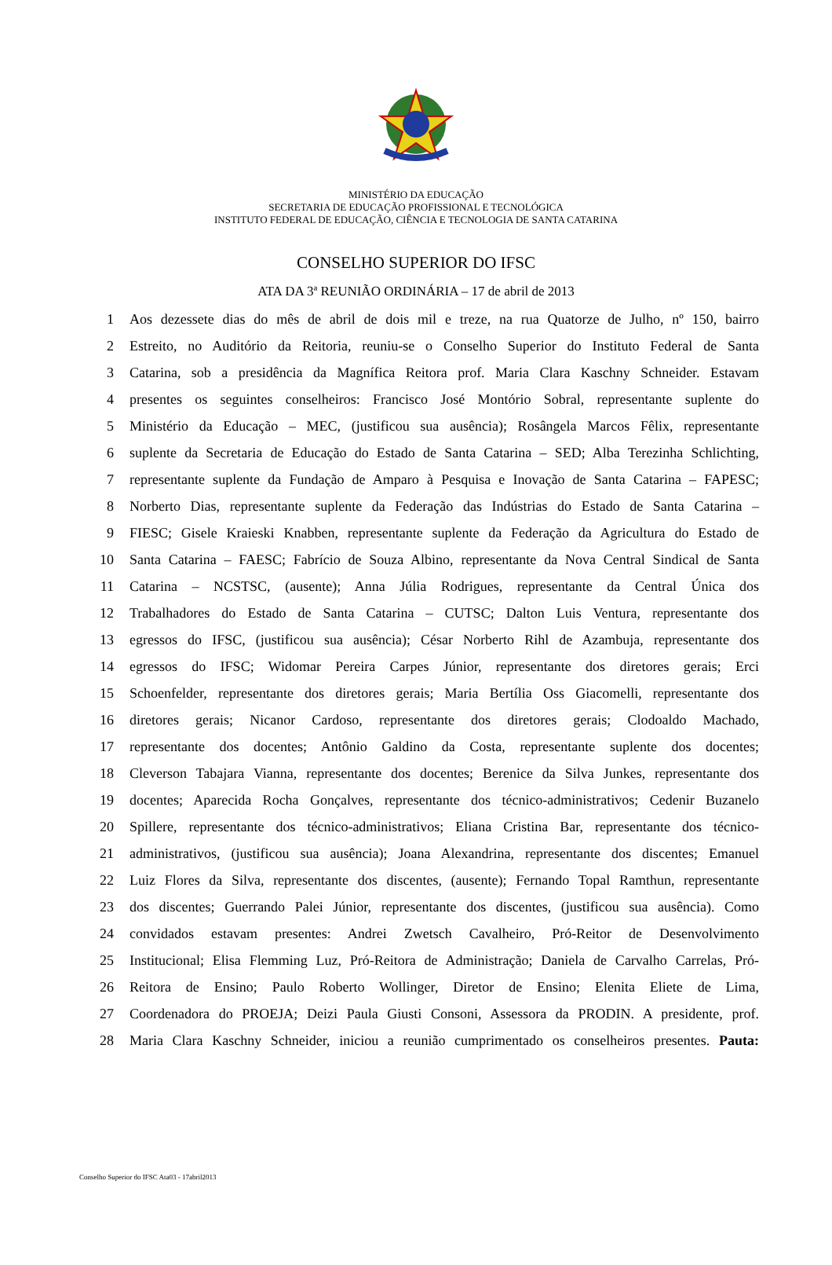MINISTÉRIO DA EDUCAÇÃO
SECRETARIA DE EDUCAÇÃO PROFISSIONAL E TECNOLÓGICA
INSTITUTO FEDERAL DE EDUCAÇÃO, CIÊNCIA E TECNOLOGIA DE SANTA CATARINA
CONSELHO SUPERIOR DO IFSC
ATA DA 3ª REUNIÃO ORDINÁRIA – 17 de abril de 2013
1 Aos dezessete dias do mês de abril de dois mil e treze, na rua Quatorze de Julho, nº 150, bairro
2 Estreito, no Auditório da Reitoria, reuniu-se o Conselho Superior do Instituto Federal de Santa
3 Catarina, sob a presidência da Magnífica Reitora prof. Maria Clara Kaschny Schneider. Estavam
4 presentes os seguintes conselheiros: Francisco José Montório Sobral, representante suplente do
5 Ministério da Educação – MEC, (justificou sua ausência); Rosângela Marcos Fêlix, representante
6 suplente da Secretaria de Educação do Estado de Santa Catarina – SED; Alba Terezinha Schlichting,
7 representante suplente da Fundação de Amparo à Pesquisa e Inovação de Santa Catarina – FAPESC;
8 Norberto Dias, representante suplente da Federação das Indústrias do Estado de Santa Catarina –
9 FIESC; Gisele Kraieski Knabben, representante suplente da Federação da Agricultura do Estado de
10 Santa Catarina – FAESC; Fabrício de Souza Albino, representante da Nova Central Sindical de Santa
11 Catarina – NCSTSC, (ausente); Anna Júlia Rodrigues, representante da Central Única dos
12 Trabalhadores do Estado de Santa Catarina – CUTSC; Dalton Luis Ventura, representante dos
13 egressos do IFSC, (justificou sua ausência); César Norberto Rihl de Azambuja, representante dos
14 egressos do IFSC; Widomar Pereira Carpes Júnior, representante dos diretores gerais; Erci
15 Schoenfelder, representante dos diretores gerais; Maria Bertília Oss Giacomelli, representante dos
16 diretores gerais; Nicanor Cardoso, representante dos diretores gerais; Clodoaldo Machado,
17 representante dos docentes; Antônio Galdino da Costa, representante suplente dos docentes;
18 Cleverson Tabajara Vianna, representante dos docentes; Berenice da Silva Junkes, representante dos
19 docentes; Aparecida Rocha Gonçalves, representante dos técnico-administrativos; Cedenir Buzanelo
20 Spillere, representante dos técnico-administrativos; Eliana Cristina Bar, representante dos técnico-
21 administrativos, (justificou sua ausência); Joana Alexandrina, representante dos discentes; Emanuel
22 Luiz Flores da Silva, representante dos discentes, (ausente); Fernando Topal Ramthun, representante
23 dos discentes; Guerrando Palei Júnior, representante dos discentes, (justificou sua ausência). Como
24 convidados estavam presentes: Andrei Zwetsch Cavalheiro, Pró-Reitor de Desenvolvimento
25 Institucional; Elisa Flemming Luz, Pró-Reitora de Administração; Daniela de Carvalho Carrelas, Pró-
26 Reitora de Ensino; Paulo Roberto Wollinger, Diretor de Ensino; Elenita Eliete de Lima,
27 Coordenadora do PROEJA; Deizi Paula Giusti Consoni, Assessora da PRODIN. A presidente, prof.
28 Maria Clara Kaschny Schneider, iniciou a reunião cumprimentado os conselheiros presentes. Pauta:
Conselho Superior do IFSC Ata03 - 17abril2013